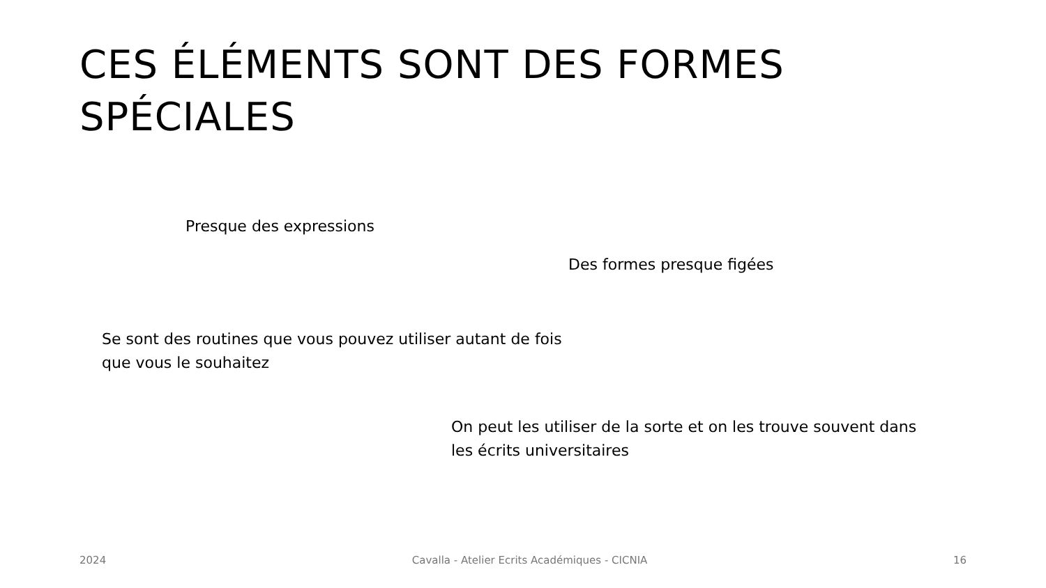CES ÉLÉMENTS SONT DES FORMES
SPÉCIALES
Presque des expressions
Des formes presque figées
Se sont des routines que vous pouvez utiliser autant de fois
que vous le souhaitez
On peut les utiliser de la sorte et on les trouve souvent dans
les écrits universitaires
2024 Cavalla - Atelier Ecrits Académiques - CICNIA 16